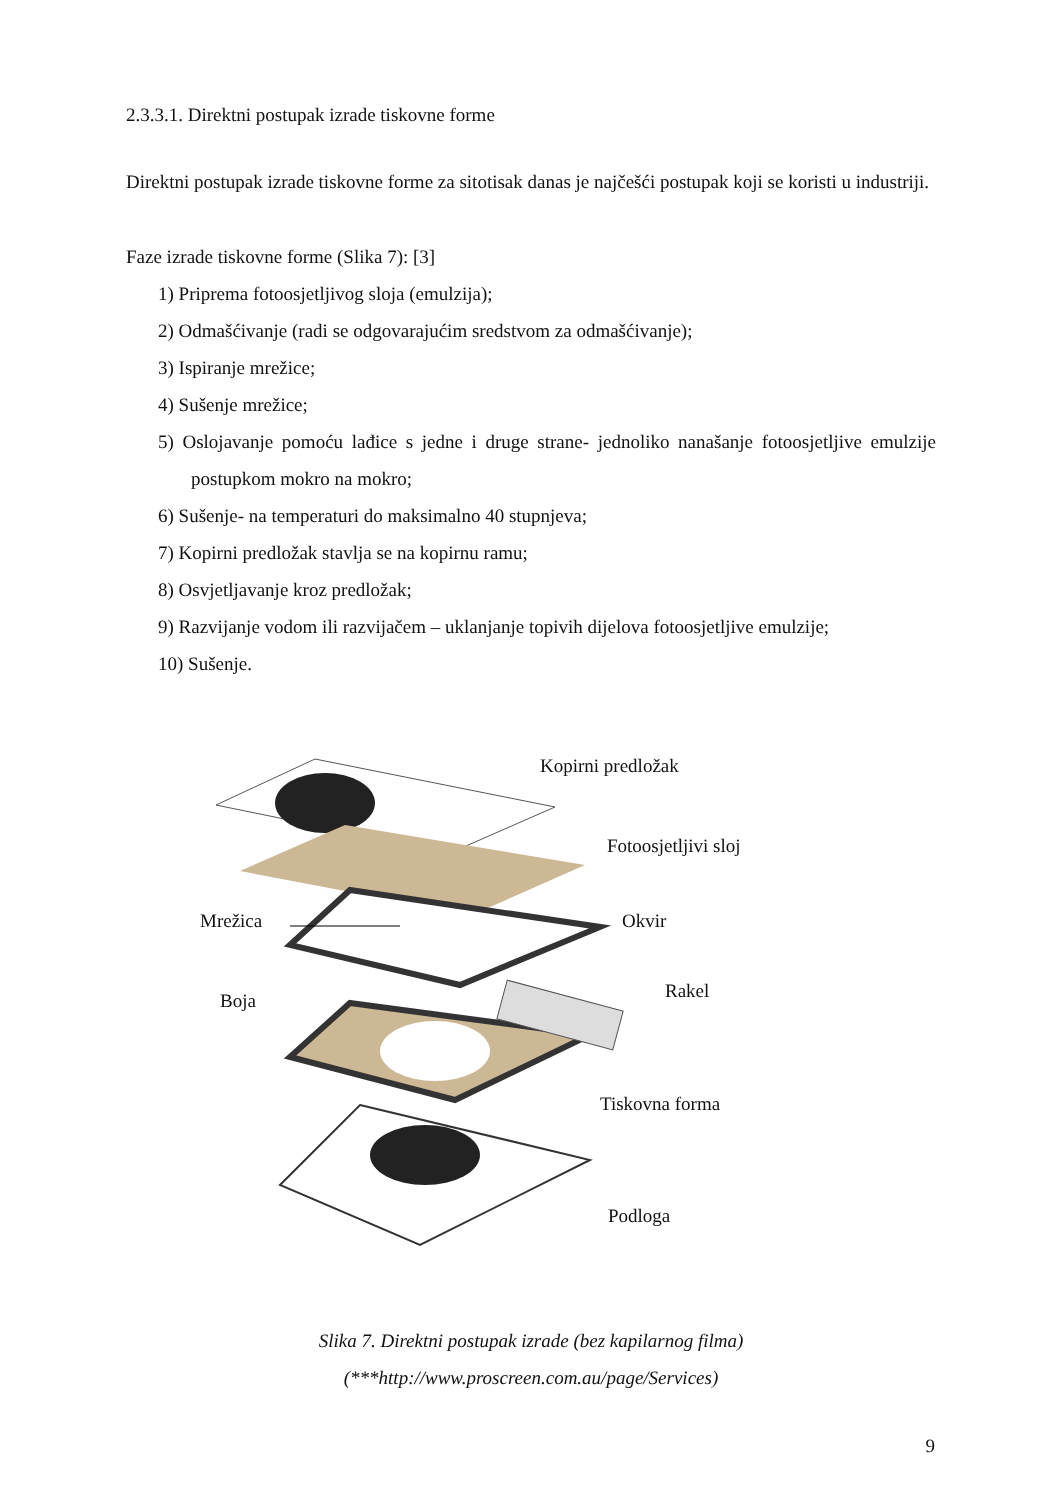2.3.3.1. Direktni postupak izrade tiskovne forme
Direktni postupak izrade tiskovne forme za sitotisak danas je najčešći postupak koji se koristi u industriji.
Faze izrade tiskovne forme (Slika 7): [3]
1) Priprema fotoosjetljivog sloja (emulzija);
2) Odmašćivanje (radi se odgovarajućim sredstvom za odmašćivanje);
3) Ispiranje mrežice;
4) Sušenje mrežice;
5) Oslojavanje pomoću lađice s jedne i druge strane- jednoliko nanašanje fotoosjetljive emulzije postupkom mokro na mokro;
6) Sušenje- na temperaturi do maksimalno 40 stupnjeva;
7) Kopirni predložak stavlja se na kopirnu ramu;
8) Osvjetljavanje kroz predložak;
9) Razvijanje vodom ili razvijačem – uklanjanje topivih dijelova fotoosjetljive emulzije;
10) Sušenje.
Kopirni predložak
Fotoosjetljivi sloj
Mrežica Okvir
Boja Rakel
Tiskovna forma
Podloga
Slika 7. Direktni postupak izrade (bez kapilarnog filma)
(***http://www.proscreen.com.au/page/Services)
9